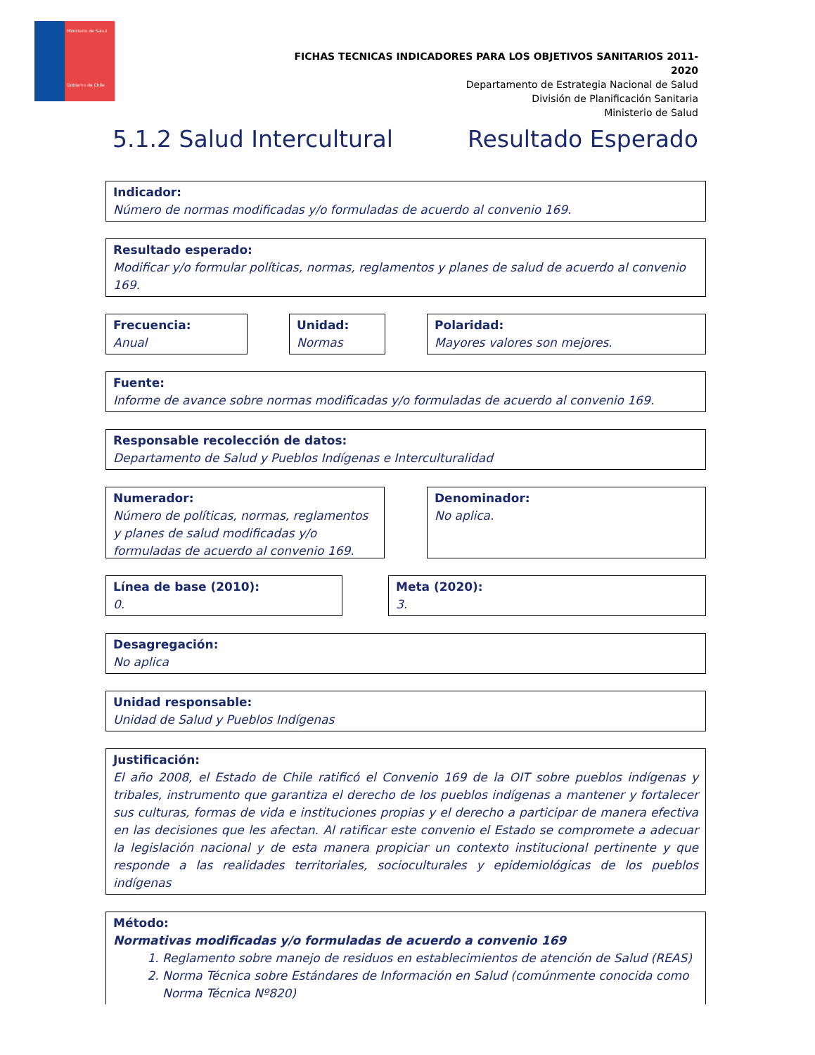Ministerio de Salud
Gobierno de Chile
FICHAS TECNICAS INDICADORES PARA LOS OBJETIVOS SANITARIOS 2011-2020
Departamento de Estrategia Nacional de Salud
División de Planificación Sanitaria
Ministerio de Salud
5.1.2 Salud Intercultural Resultado Esperado
Indicador:
Número de normas modificadas y/o formuladas de acuerdo al convenio 169.
Resultado esperado:
Modificar y/o formular políticas, normas, reglamentos y planes de salud de acuerdo al convenio 169.
Frecuencia:
Anual
Unidad:
Normas
Polaridad:
Mayores valores son mejores.
Fuente:
Informe de avance sobre normas modificadas y/o formuladas de acuerdo al convenio 169.
Responsable recolección de datos:
Departamento de Salud y Pueblos Indígenas e Interculturalidad
Numerador:
Número de políticas, normas, reglamentos y planes de salud modificadas y/o formuladas de acuerdo al convenio 169.
Denominador:
No aplica.
Línea de base (2010):
0.
Meta (2020):
3.
Desagregación:
No aplica
Unidad responsable:
Unidad de Salud y Pueblos Indígenas
Justificación:
El año 2008, el Estado de Chile ratificó el Convenio 169 de la OIT sobre pueblos indígenas y tribales, instrumento que garantiza el derecho de los pueblos indígenas a mantener y fortalecer sus culturas, formas de vida e instituciones propias y el derecho a participar de manera efectiva en las decisiones que les afectan. Al ratificar este convenio el Estado se compromete a adecuar la legislación nacional y de esta manera propiciar un contexto institucional pertinente y que responde a las realidades territoriales, socioculturales y epidemiológicas de los pueblos indígenas
Método:
Normativas modificadas y/o formuladas de acuerdo a convenio 169
1. Reglamento sobre manejo de residuos en establecimientos de atención de Salud (REAS)
2. Norma Técnica sobre Estándares de Información en Salud (comúnmente conocida como Norma Técnica Nº820)